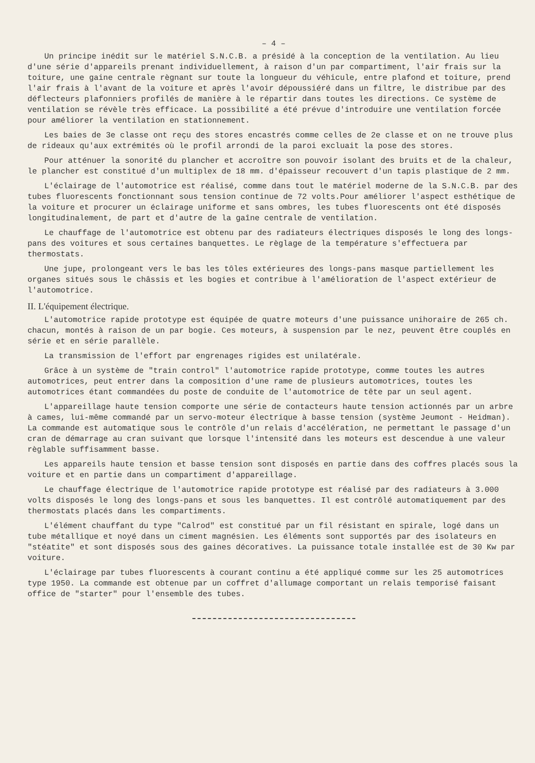– 4 –
Un principe inédit sur le matériel S.N.C.B. a présidé à la conception de la ventilation. Au lieu d'une série d'appareils prenant individuellement, à raison d'un par compartiment, l'air frais sur la toiture, une gaine centrale règnant sur toute la longueur du véhicule, entre plafond et toiture, prend l'air frais à l'avant de la voiture et après l'avoir dépoussiéré dans un filtre, le distribue par des déflecteurs plafonniers profilés de manière à le répartir dans toutes les directions. Ce système de ventilation se révèle très efficace. La possibilité a été prévue d'introduire une ventilation forcée pour améliorer la ventilation en stationnement.
Les baies de 3e classe ont reçu des stores encastrés comme celles de 2e classe et on ne trouve plus de rideaux qu'aux extrémités où le profil arrondi de la paroi excluait la pose des stores.
Pour atténuer la sonorité du plancher et accroître son pouvoir isolant des bruits et de la chaleur, le plancher est constitué d'un multiplex de 18 mm. d'épaisseur recouvert d'un tapis plastique de 2 mm.
L'éclairage de l'automotrice est réalisé, comme dans tout le matériel moderne de la S.N.C.B. par des tubes fluorescents fonctionnant sous tension continue de 72 volts.Pour améliorer l'aspect esthétique de la voiture et procurer un éclairage uniforme et sans ombres, les tubes fluorescents ont été disposés longitudinalement, de part et d'autre de la gaîne centrale de ventilation.
Le chauffage de l'automotrice est obtenu par des radiateurs électriques disposés le long des longs-pans des voitures et sous certaines banquettes. Le règlage de la température s'effectuera par thermostats.
Une jupe, prolongeant vers le bas les tôles extérieures des longs-pans masque partiellement les organes situés sous le châssis et les bogies et contribue à l'amélioration de l'aspect extérieur de l'automotrice.
II. L'équipement électrique.
L'automotrice rapide prototype est équipée de quatre moteurs d'une puissance unihoraire de 265 ch. chacun, montés à raison de un par bogie. Ces moteurs, à suspension par le nez, peuvent être couplés en série et en série parallèle.
La transmission de l'effort par engrenages rigides est unilatérale.
Grâce à un système de "train control" l'automotrice rapide prototype, comme toutes les autres automotrices, peut entrer dans la composition d'une rame de plusieurs automotrices, toutes les automotrices étant commandées du poste de conduite de l'automotrice de tête par un seul agent.
L'appareillage haute tension comporte une série de contacteurs haute tension actionnés par un arbre à cames, lui-même commandé par un servo-moteur électrique à basse tension (système Jeumont - Heidman). La commande est automatique sous le contrôle d'un relais d'accélération, ne permettant le passage d'un cran de démarrage au cran suivant que lorsque l'intensité dans les moteurs est descendue à une valeur règlable suffisamment basse.
Les appareils haute tension et basse tension sont disposés en partie dans des coffres placés sous la voiture et en partie dans un compartiment d'appareillage.
Le chauffage électrique de l'automotrice rapide prototype est réalisé par des radiateurs à 3.000 volts disposés le long des longs-pans et sous les banquettes. Il est contrôlé automatiquement par des thermostats placés dans les compartiments.
L'élément chauffant du type "Calrod" est constitué par un fil résistant en spirale, logé dans un tube métallique et noyé dans un ciment magnésien. Les éléments sont supportés par des isolateurs en "stéatite" et sont disposés sous des gaines décoratives. La puissance totale installée est de 30 Kw par voiture.
L'éclairage par tubes fluorescents à courant continu a été appliqué comme sur les 25 automotrices type 1950. La commande est obtenue par un coffret d'allumage comportant un relais temporisé faisant office de "starter" pour l'ensemble des tubes.